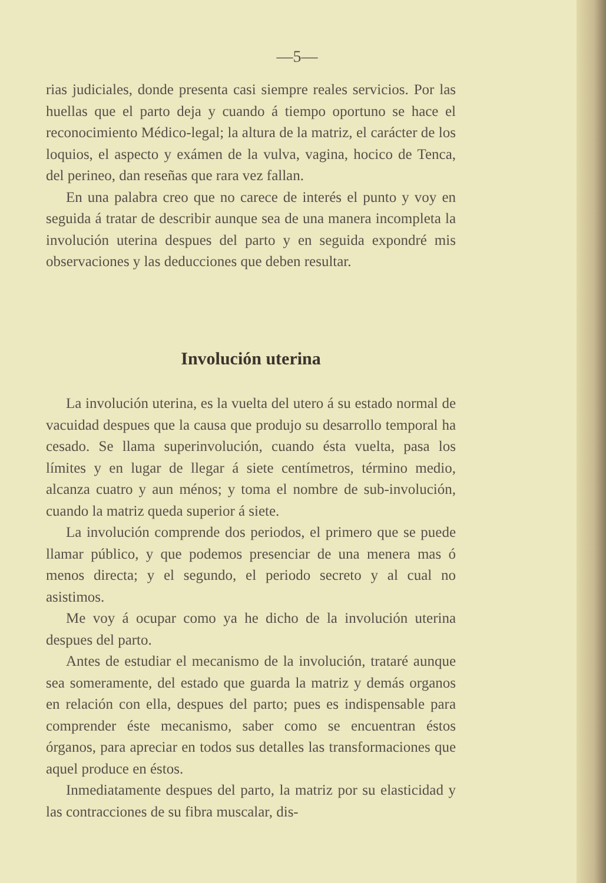—5—
rias judiciales, donde presenta casi siempre reales servicios. Por las huellas que el parto deja y cuando á tiempo oportuno se hace el reconocimiento Médico-legal; la altura de la matriz, el carácter de los loquios, el aspecto y exámen de la vulva, vagina, hocico de Tenca, del perineo, dan reseñas que rara vez fallan.
En una palabra creo que no carece de interés el punto y voy en seguida á tratar de describir aunque sea de una manera incompleta la involución uterina despues del parto y en seguida expondré mis observaciones y las deducciones que deben resultar.
Involución uterina
La involución uterina, es la vuelta del utero á su estado normal de vacuidad despues que la causa que produjo su desarrollo temporal ha cesado. Se llama superinvolución, cuando ésta vuelta, pasa los límites y en lugar de llegar á siete centímetros, término medio, alcanza cuatro y aun ménos; y toma el nombre de sub-involución, cuando la matriz queda superior á siete.
La involución comprende dos periodos, el primero que se puede llamar público, y que podemos presenciar de una menera mas ó menos directa; y el segundo, el periodo secreto y al cual no asistimos.
Me voy á ocupar como ya he dicho de la involución uterina despues del parto.
Antes de estudiar el mecanismo de la involución, trataré aunque sea someramente, del estado que guarda la matriz y demás organos en relación con ella, despues del parto; pues es indispensable para comprender éste mecanismo, saber como se encuentran éstos órganos, para apreciar en todos sus detalles las transformaciones que aquel produce en éstos.
Inmediatamente despues del parto, la matriz por su elasticidad y las contracciones de su fibra muscalar, dis-